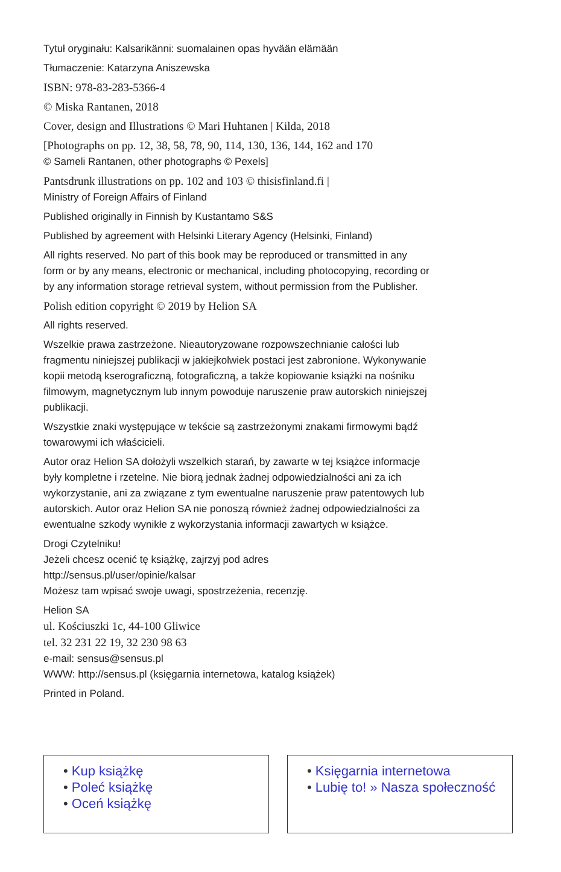Tytuł oryginału: Kalsarikänni: suomalainen opas hyvään elämään
Tłumaczenie: Katarzyna Aniszewska
ISBN: 978-83-283-5366-4
© Miska Rantanen, 2018
Cover, design and Illustrations © Mari Huhtanen | Kilda, 2018
[Photographs on pp. 12, 38, 58, 78, 90, 114, 130, 136, 144, 162 and 170
© Sameli Rantanen, other photographs © Pexels]
Pantsdrunk illustrations on pp. 102 and 103 © thisisfinland.fi |
Ministry of Foreign Affairs of Finland
Published originally in Finnish by Kustantamo S&S
Published by agreement with Helsinki Literary Agency (Helsinki, Finland)
All rights reserved. No part of this book may be reproduced or transmitted in any form or by any means, electronic or mechanical, including photocopying, recording or by any information storage retrieval system, without permission from the Publisher.
Polish edition copyright © 2019 by Helion SA
All rights reserved.
Wszelkie prawa zastrzeżone. Nieautoryzowane rozpowszechnianie całości lub fragmentu niniejszej publikacji w jakiejkolwiek postaci jest zabronione. Wykonywanie kopii metodą kserograficzną, fotograficzną, a także kopiowanie książki na nośniku filmowym, magnetycznym lub innym powoduje naruszenie praw autorskich niniejszej publikacji.
Wszystkie znaki występujące w tekście są zastrzeżonymi znakami firmowymi bądź towarowymi ich właścicieli.
Autor oraz Helion SA dołożyli wszelkich starań, by zawarte w tej książce informacje były kompletne i rzetelne. Nie biorą jednak żadnej odpowiedzialności ani za ich wykorzystanie, ani za związane z tym ewentualne naruszenie praw patentowych lub autorskich. Autor oraz Helion SA nie ponoszą również żadnej odpowiedzialności za ewentualne szkody wynikłe z wykorzystania informacji zawartych w książce.
Drogi Czytelniku!
Jeżeli chcesz ocenić tę książkę, zajrzyj pod adres
http://sensus.pl/user/opinie/kalsar
Możesz tam wpisać swoje uwagi, spostrzeżenia, recenzję.
Helion SA
ul. Kościuszki 1c, 44-100 Gliwice
tel. 32 231 22 19, 32 230 98 63
e-mail: sensus@sensus.pl
WWW: http://sensus.pl (księgarnia internetowa, katalog książek)
Printed in Poland.
• Kup książkę
• Poleć książkę
• Oceń książkę
• Księgarnia internetowa
• Lubię to! » Nasza społeczność